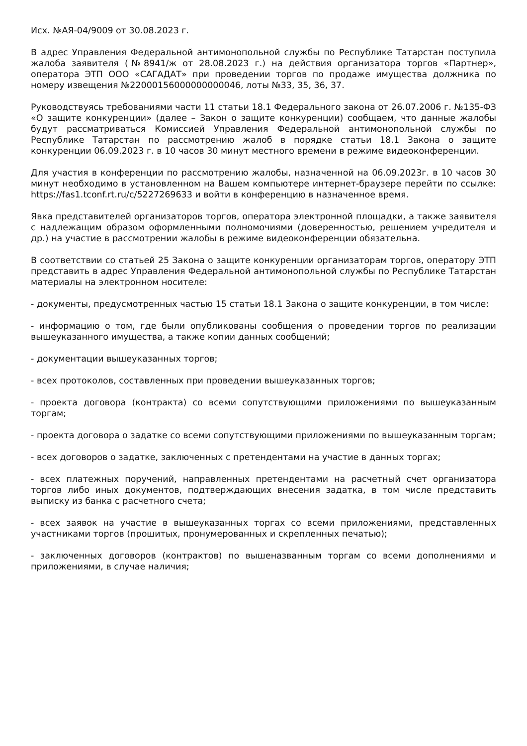Исх. №АЯ-04/9009 от 30.08.2023 г.
В адрес Управления Федеральной антимонопольной службы по Республике Татарстан поступила жалоба заявителя (№8941/ж от 28.08.2023 г.) на действия организатора торгов «Партнер», оператора ЭТП ООО «САГАДАТ» при проведении торгов по продаже имущества должника по номеру извещения №22000156000000000046, лоты №33, 35, 36, 37.
Руководствуясь требованиями части 11 статьи 18.1 Федерального закона от 26.07.2006 г. №135-ФЗ «О защите конкуренции» (далее – Закон о защите конкуренции) сообщаем, что данные жалобы будут рассматриваться Комиссией Управления Федеральной антимонопольной службы по Республике Татарстан по рассмотрению жалоб в порядке статьи 18.1 Закона о защите конкуренции 06.09.2023 г. в 10 часов 30 минут местного времени в режиме видеоконференции.
Для участия в конференции по рассмотрению жалобы, назначенной на 06.09.2023г. в 10 часов 30 минут необходимо в установленном на Вашем компьютере интернет-браузере перейти по ссылке: https://fas1.tconf.rt.ru/c/5227269633 и войти в конференцию в назначенное время.
Явка представителей организаторов торгов, оператора электронной площадки, а также заявителя с надлежащим образом оформленными полномочиями (доверенностью, решением учредителя и др.) на участие в рассмотрении жалобы в режиме видеоконференции обязательна.
В соответствии со статьей 25 Закона о защите конкуренции организаторам торгов, оператору ЭТП представить в адрес Управления Федеральной антимонопольной службы по Республике Татарстан материалы на электронном носителе:
- документы, предусмотренных частью 15 статьи 18.1 Закона о защите конкуренции, в том числе:
- информацию о том, где были опубликованы сообщения о проведении торгов по реализации вышеуказанного имущества, а также копии данных сообщений;
- документации вышеуказанных торгов;
- всех протоколов, составленных при проведении вышеуказанных торгов;
- проекта договора (контракта) со всеми сопутствующими приложениями по вышеуказанным торгам;
- проекта договора о задатке со всеми сопутствующими приложениями по вышеуказанным торгам;
- всех договоров о задатке, заключенных с претендентами на участие в данных торгах;
- всех платежных поручений, направленных претендентами на расчетный счет организатора торгов либо иных документов, подтверждающих внесения задатка, в том числе представить выписку из банка с расчетного счета;
- всех заявок на участие в вышеуказанных торгах со всеми приложениями, представленных участниками торгов (прошитых, пронумерованных и скрепленных печатью);
- заключенных договоров (контрактов) по вышеназванным торгам со всеми дополнениями и приложениями, в случае наличия;